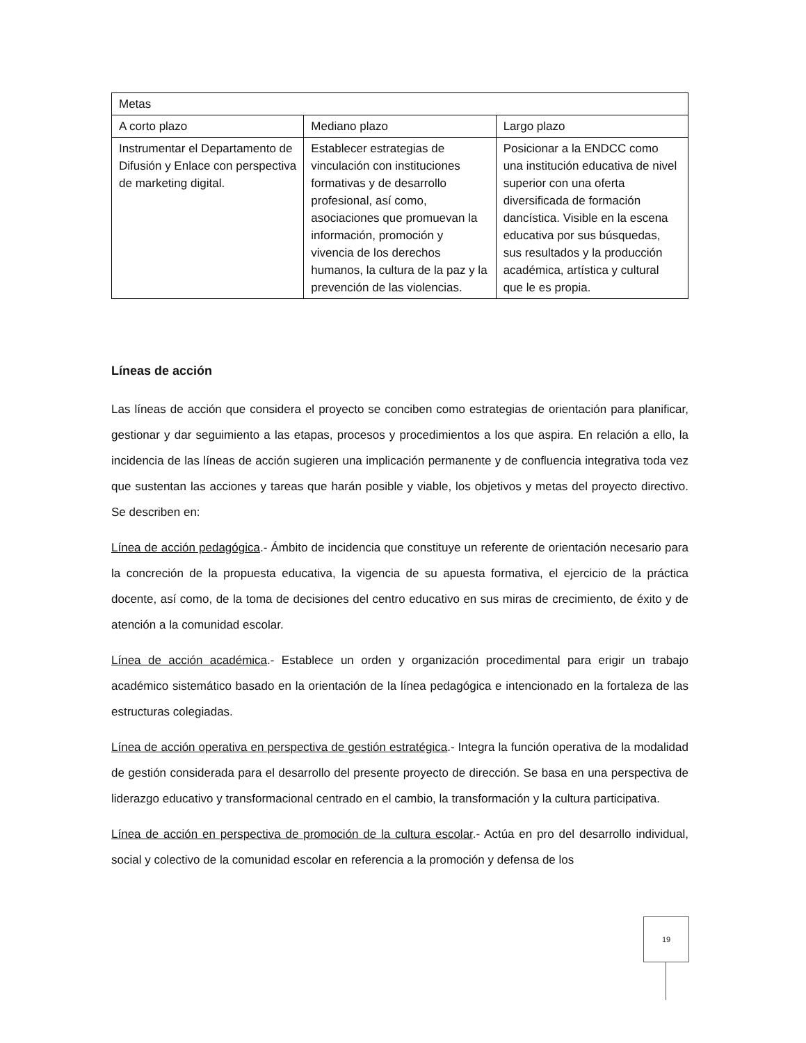| Metas | | |
| A corto plazo | Mediano plazo | Largo plazo |
| Instrumentar el Departamento de Difusión y Enlace con perspectiva de marketing digital. | Establecer estrategias de vinculación con instituciones formativas y de desarrollo profesional, así como, asociaciones que promuevan la información, promoción y vivencia de los derechos humanos, la cultura de la paz y la prevención de las violencias. | Posicionar a la ENDCC como una institución educativa de nivel superior con una oferta diversificada de formación dancística. Visible en la escena educativa por sus búsquedas, sus resultados y la producción académica, artística y cultural que le es propia. |
Líneas de acción
Las líneas de acción que considera el proyecto se conciben como estrategias de orientación para planificar, gestionar y dar seguimiento a las etapas, procesos y procedimientos a los que aspira. En relación a ello, la incidencia de las líneas de acción sugieren una implicación permanente y de confluencia integrativa toda vez que sustentan las acciones y tareas que harán posible y viable, los objetivos y metas del proyecto directivo. Se describen en:
Línea de acción pedagógica.- Ámbito de incidencia que constituye un referente de orientación necesario para la concreción de la propuesta educativa, la vigencia de su apuesta formativa, el ejercicio de la práctica docente, así como, de la toma de decisiones del centro educativo en sus miras de crecimiento, de éxito y de atención a la comunidad escolar.
Línea de acción académica.- Establece un orden y organización procedimental para erigir un trabajo académico sistemático basado en la orientación de la línea pedagógica e intencionado en la fortaleza de las estructuras colegiadas.
Línea de acción operativa en perspectiva de gestión estratégica.- Integra la función operativa de la modalidad de gestión considerada para el desarrollo del presente proyecto de dirección. Se basa en una perspectiva de liderazgo educativo y transformacional centrado en el cambio, la transformación y la cultura participativa.
Línea de acción en perspectiva de promoción de la cultura escolar.- Actúa en pro del desarrollo individual, social y colectivo de la comunidad escolar en referencia a la promoción y defensa de los
19